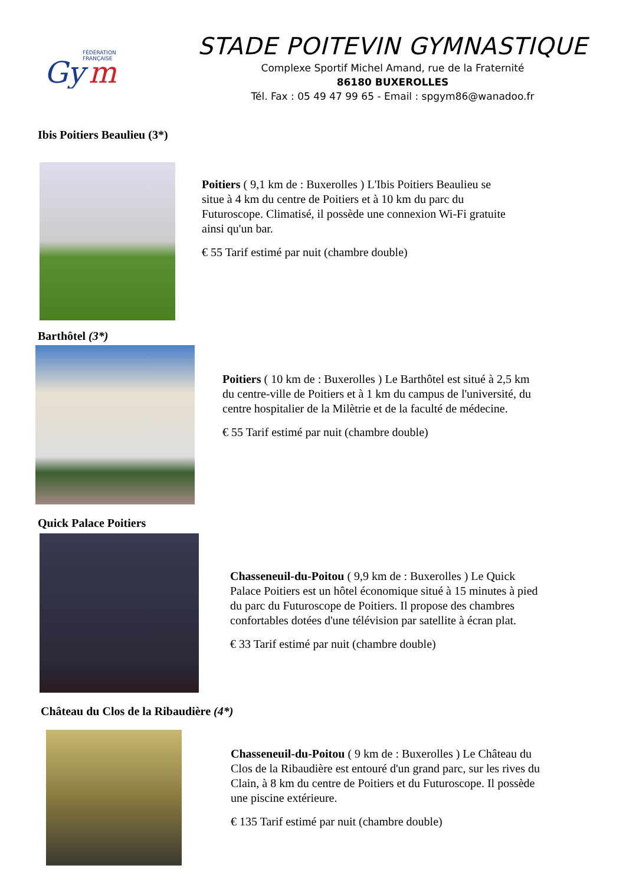FÉDÉRATION
FRANÇAISE
Gy
m
STADE POITEVIN GYMNASTIQUE
Complexe Sportif Michel Amand, rue de la Fraternité
86180 BUXEROLLES
Tél. Fax : 05 49 47 99 65 - Email : spgym86@wanadoo.fr
Ibis Poitiers Beaulieu (3*)
Poitiers ( 9,1 km de : Buxerolles ) L'Ibis Poitiers Beaulieu se situe à 4 km du centre de Poitiers et à 10 km du parc du Futuroscope. Climatisé, il possède une connexion Wi-Fi gratuite ainsi qu'un bar.
€ 55 Tarif estimé par nuit (chambre double)
Barthôtel (3*)
Poitiers ( 10 km de : Buxerolles ) Le Barthôtel est situé à 2,5 km du centre-ville de Poitiers et à 1 km du campus de l'université, du centre hospitalier de la Milètrie et de la faculté de médecine.
€ 55 Tarif estimé par nuit (chambre double)
Quick Palace Poitiers
Chasseneuil-du-Poitou ( 9,9 km de : Buxerolles ) Le Quick Palace Poitiers est un hôtel économique situé à 15 minutes à pied du parc du Futuroscope de Poitiers. Il propose des chambres confortables dotées d'une télévision par satellite à écran plat.
€ 33 Tarif estimé par nuit (chambre double)
Château du Clos de la Ribaudière (4*)
Chasseneuil-du-Poitou ( 9 km de : Buxerolles ) Le Château du Clos de la Ribaudière est entouré d'un grand parc, sur les rives du Clain, à 8 km du centre de Poitiers et du Futuroscope. Il possède une piscine extérieure.
€ 135 Tarif estimé par nuit (chambre double)